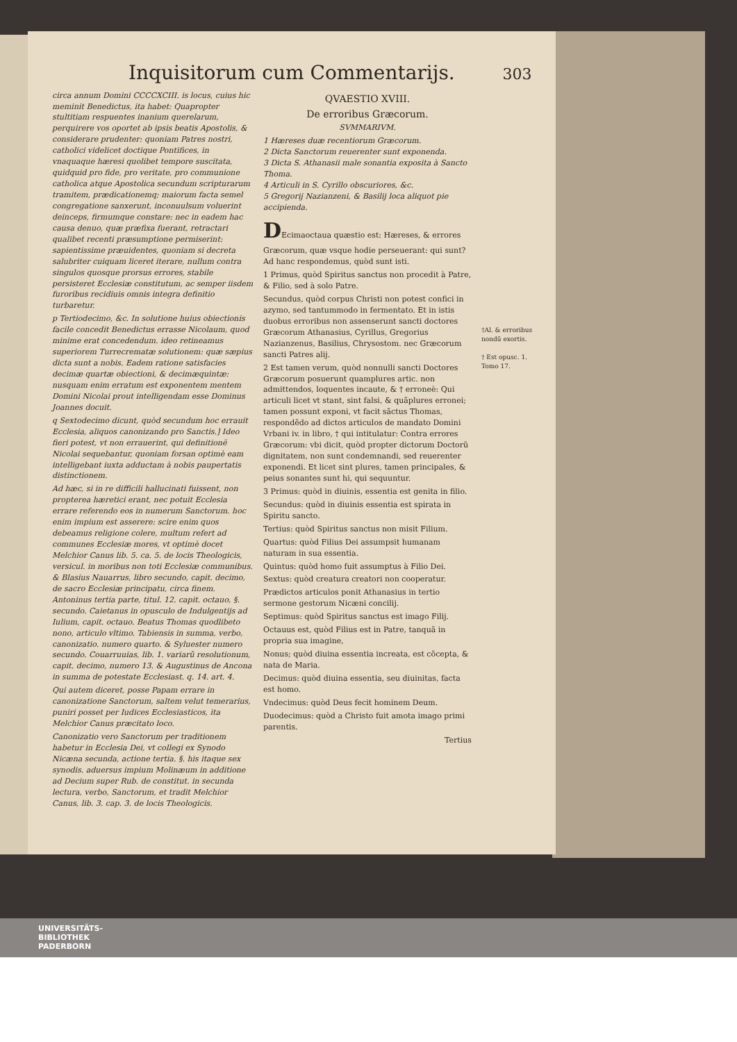Inquisitorum cum Commentarijs. 303
circa annum Domini CCCCXCIII. is locus, cuius hic meminit Benedictus, ita habet: Quapropter stultitiam respuentes inanium querelarum, perquirere vos oportet ab ipsis beatis Apostolis, & considerare prudenter: quoniam Patres nostri, catholici videlicet doctique Pontifices, in vnaquaque hæresi quolibet tempore suscitata, quidquid pro fide, pro veritate, pro communione catholica atque Apostolica secundum scripturarum tramitem, prædicationemq; maiorum facta semel congregatione sanxerunt, inconuulsum voluerint deinceps, firmumque constare: nec in eadem hac causa denuo, quæ præfixa fuerant, retractari qualibet recenti præsumptione permiserint: sapientissime præuidentes, quoniam si decreta salubriter cuiquam liceret iterare, nullum contra singulos quosque prorsus errores, stabile persisteret Ecclesiæ constitutum, ac semper iisdem furoribus recidiuis omnis integra definitio turbaretur.
p Tertiodecimo, &c. In solutione huius obiectionis facile concedit Benedictus errasse Nicolaum, quod minime erat concedendum. ideo retineamus superiorem Turrecrematæ solutionem: quæ sæpius dicta sunt a nobis. Eadem ratione satisfacies decimæ quartæ obiectioni, & decimæquintæ: nusquam enim erratum est exponentem mentem Domini Nicolai prout intelligendam esse Dominus Joannes docuit.
q Sextodecimo dicunt, quòd secundum hoc errauit Ecclesia, aliquos canonizando pro Sanctis.] Ideo fieri potest, vt non errauerint, qui definitionë Nicolai sequebantur, quoniam forsan optimè eam intelligebant iuxta adductam à nobis paupertatis distinctionem.
Ad hæc, si in re difficili hallucinati fuissent, non propterea hæretici erant, nec potuit Ecclesia errare referendo eos in numerum Sanctorum. hoc enim impium est asserere: scire enim quos debeamus religione colere, multum refert ad communes Ecclesiæ mores, vt optimè docet Melchior Canus lib. 5. ca. 5. de locis Theologicis, versicul. in moribus non toti Ecclesiæ communibus. & Blasius Nauarrus, libro secundo, capit. decimo, de sacro Ecclesiæ principatu, circa finem. Antoninus tertia parte, titul. 12. capit. octauo, §. secundo. Caietanus in opusculo de Indulgentijs ad Iulium, capit. octauo. Beatus Thomas quodlibeto nono, articulo vltimo. Tabiensis in summa, verbo, canonizatio. numero quarto. & Syluester numero secundo. Couarruuias, lib. 1. variarũ resolutionum, capit. decimo, numero 13. & Augustinus de Ancona in summa de potestate Ecclesiast. q. 14. art. 4.
Qui autem diceret, posse Papam errare in canonizatione Sanctorum, saltem velut temerarius, puniri posset per Iudices Ecclesiasticos, ita Melchior Canus præcitato loco.
Canonizatio vero Sanctorum per traditionem habetur in Ecclesia Dei, vt collegi ex Synodo Nicæna secunda, actione tertia. §. his itaque sex synodis. aduersus impium Molinæum in additione ad Decium super Rub. de constitut. in secunda lectura, verbo, Sanctorum, et tradit Melchior Canus, lib. 3. cap. 3. de locis Theologicis.
QVAESTIO XVIII.
De erroribus Græcorum.
SVMMARIVM.
1 Hæreses duæ recentiorum Græcorum.
2 Dicta Sanctorum reuerenter sunt exponenda.
3 Dicta S. Athanasii male sonantia exposita à Sancto Thoma.
4 Articuli in S. Cyrillo obscuriores, &c.
5 Gregorij Nazianzeni, & Basilij loca aliquot pie accipienda.
DEcimaoctaua quæstio est: Hæreses, & errores Græcorum, quæ vsque hodie perseuerant: qui sunt?
Ad hanc respondemus, quòd sunt isti.
1 Primus, quòd Spiritus sanctus non procedit à Patre, & Filio, sed à solo Patre.
Secundus, quòd corpus Christi non potest confici in azymo, sed tantummodo in fermentato. Et in istis duobus erroribus non assenserunt sancti doctores Græcorum Athanasius, Cyrillus, Gregorius Nazianzenus, Basilius, Chrysostom. nec Græcorum sancti Patres alij.
2 Est tamen verum, quòd nonnulli sancti Doctores Græcorum posuerunt quamplures artic. non admittendos, loquentes incaute, & † erroneè: Qui articuli licet vt stant, sint falsi, & quãplures erronei; tamen possunt exponi, vt facit sãctus Thomas, respondẽdo ad dictos articulos de mandato Domini Vrbani iv. in libro, † qui intitulatur: Contra errores Græcorum: vbi dicit, quòd propter dictorum Doctorũ dignitatem, non sunt condemnandi, sed reuerenter exponendi. Et licet sint plures, tamen principales, & peius sonantes sunt hi, qui sequuntur.
3 Primus: quòd in diuinis, essentia est genita in filio.
Secundus: quòd in diuinis essentia est spirata in Spiritu sancto.
Tertius: quòd Spiritus sanctus non misit Filium.
Quartus: quòd Filius Dei assumpsit humanam naturam in sua essentia.
Quintus: quòd homo fuit assumptus à Filio Dei.
Sextus: quòd creatura creatori non cooperatur.
Prædictos articulos ponit Athanasius in tertio sermone gestorum Nicæni concilij.
Septimus: quòd Spiritus sanctus est imago Filij.
Octauus est, quòd Filius est in Patre, tanquã in propria sua imagine,
Nonus; quòd diuina essentia increata, est cõcepta, & nata de Maria.
Decimus: quòd diuina essentia, seu diuinitas, facta est homo.
Vndecimus: quòd Deus fecit hominem Deum.
Duodecimus: quòd a Christo fuit amota imago primi parentis.
Tertius
†Al. & erroribus nondũ exortis.
† Est opusc. 1. Tomo 17.
UNIVERSITÄTS-
BIBLIOTHEK
PADERBORN